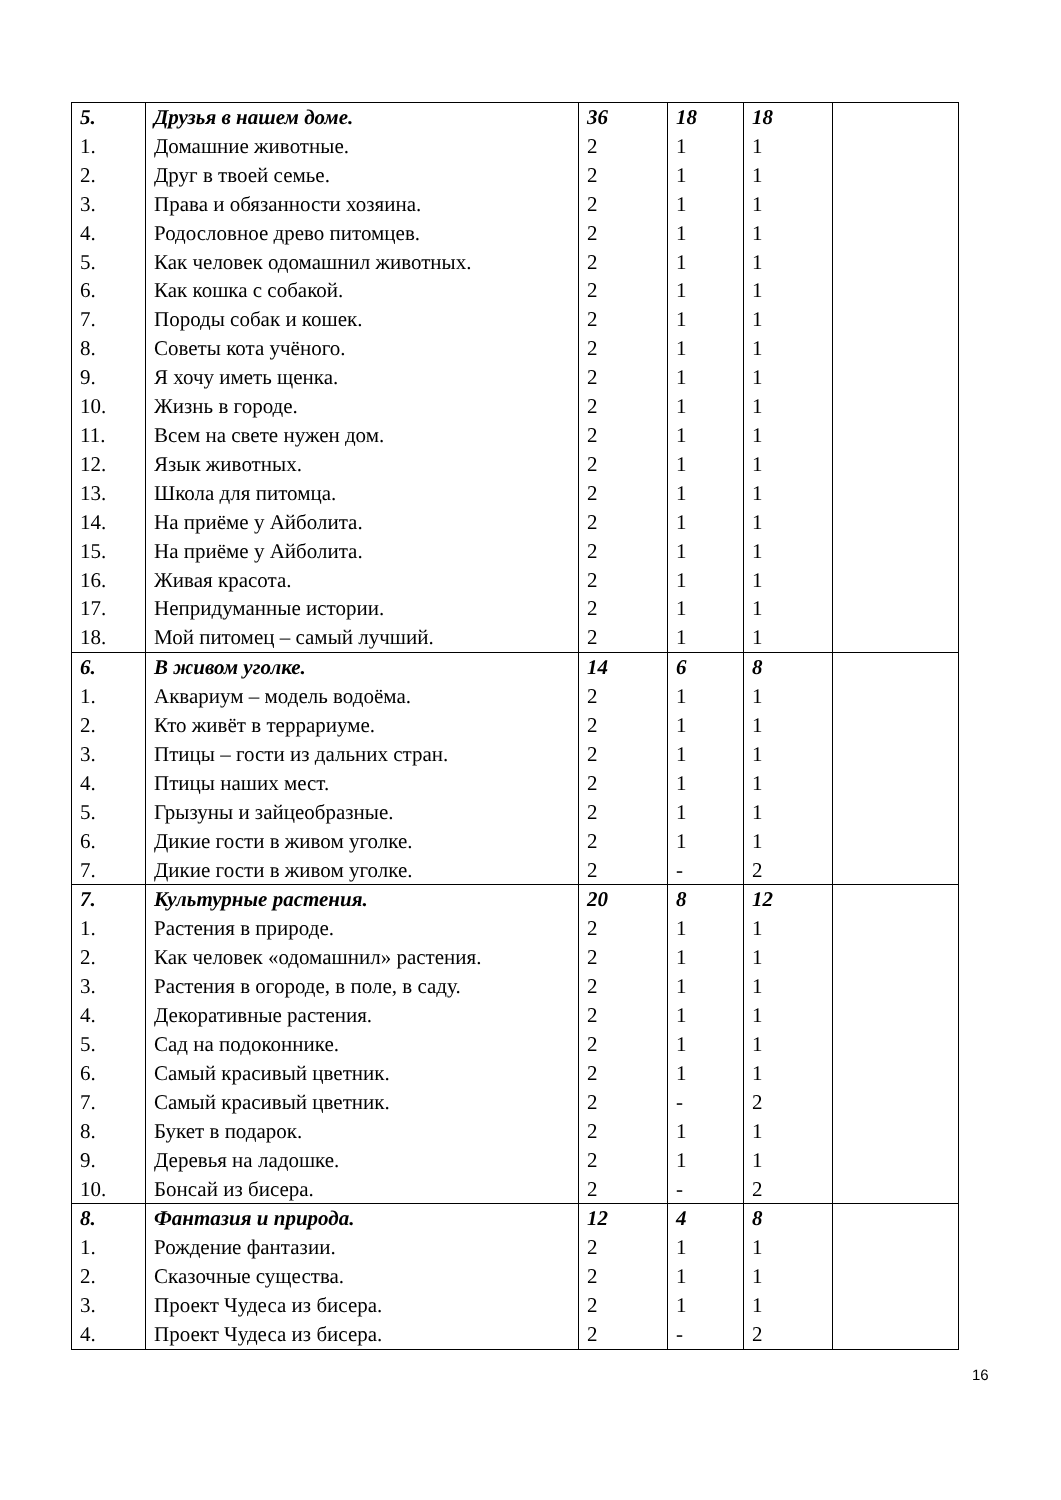| 5. | Друзья в нашем доме. | 36 | 18 | 18 | |
| 1. | Домашние животные. | 2 | 1 | 1 | |
| 2. | Друг в твоей семье. | 2 | 1 | 1 | |
| 3. | Права и обязанности хозяина. | 2 | 1 | 1 | |
| 4. | Родословное древо питомцев. | 2 | 1 | 1 | |
| 5. | Как человек одомашнил животных. | 2 | 1 | 1 | |
| 6. | Как кошка с собакой. | 2 | 1 | 1 | |
| 7. | Породы собак и кошек. | 2 | 1 | 1 | |
| 8. | Советы кота учёного. | 2 | 1 | 1 | |
| 9. | Я хочу иметь щенка. | 2 | 1 | 1 | |
| 10. | Жизнь в городе. | 2 | 1 | 1 | |
| 11. | Всем на свете нужен дом. | 2 | 1 | 1 | |
| 12. | Язык животных. | 2 | 1 | 1 | |
| 13. | Школа для питомца. | 2 | 1 | 1 | |
| 14. | На приёме у Айболита. | 2 | 1 | 1 | |
| 15. | На приёме у Айболита. | 2 | 1 | 1 | |
| 16. | Живая красота. | 2 | 1 | 1 | |
| 17. | Непридуманные истории. | 2 | 1 | 1 | |
| 18. | Мой питомец – самый лучший. | 2 | 1 | 1 | |
| 6. | В живом уголке. | 14 | 6 | 8 | |
| 1. | Аквариум – модель водоёма. | 2 | 1 | 1 | |
| 2. | Кто живёт в террариуме. | 2 | 1 | 1 | |
| 3. | Птицы – гости из дальних стран. | 2 | 1 | 1 | |
| 4. | Птицы наших мест. | 2 | 1 | 1 | |
| 5. | Грызуны и зайцеобразные. | 2 | 1 | 1 | |
| 6. | Дикие гости в живом уголке. | 2 | 1 | 1 | |
| 7. | Дикие гости в живом уголке. | 2 | - | 2 | |
| 7. | Культурные растения. | 20 | 8 | 12 | |
| 1. | Растения в природе. | 2 | 1 | 1 | |
| 2. | Как человек «одомашнил» растения. | 2 | 1 | 1 | |
| 3. | Растения в огороде, в поле, в саду. | 2 | 1 | 1 | |
| 4. | Декоративные растения. | 2 | 1 | 1 | |
| 5. | Сад на подоконнике. | 2 | 1 | 1 | |
| 6. | Самый красивый цветник. | 2 | 1 | 1 | |
| 7. | Самый красивый цветник. | 2 | - | 2 | |
| 8. | Букет в подарок. | 2 | 1 | 1 | |
| 9. | Деревья на ладошке. | 2 | 1 | 1 | |
| 10. | Бонсай из бисера. | 2 | - | 2 | |
| 8. | Фантазия и природа. | 12 | 4 | 8 | |
| 1. | Рождение фантазии. | 2 | 1 | 1 | |
| 2. | Сказочные существа. | 2 | 1 | 1 | |
| 3. | Проект Чудеса из бисера. | 2 | 1 | 1 | |
| 4. | Проект Чудеса из бисера. | 2 | - | 2 | |
16